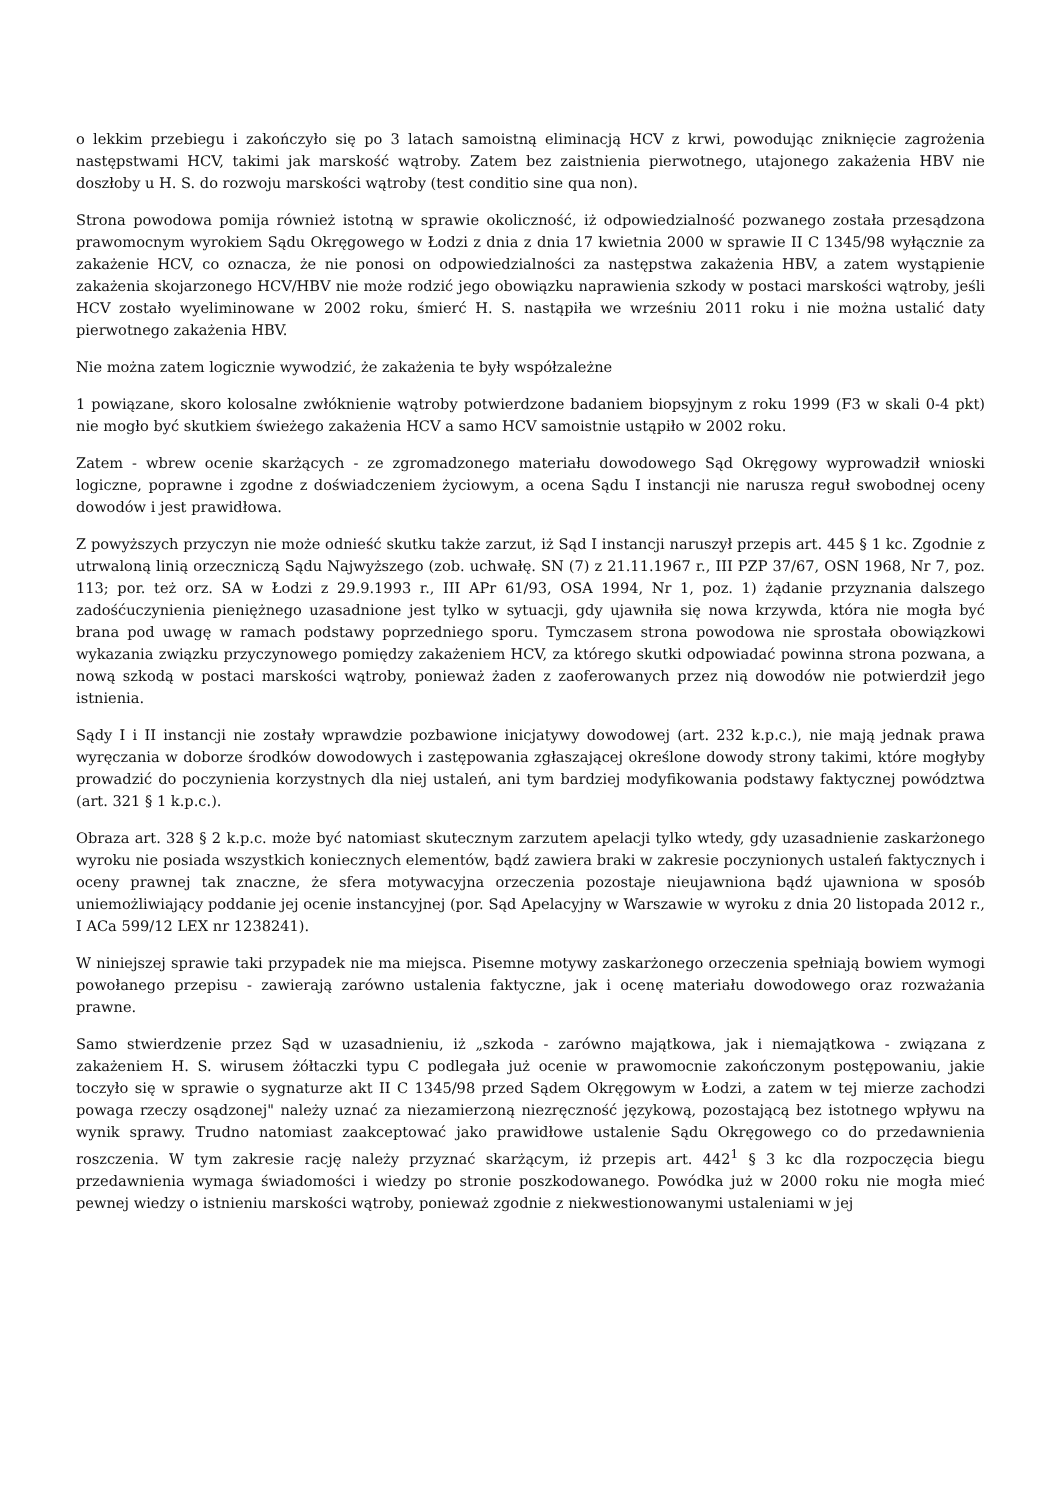o lekkim przebiegu i zakończyło się po 3 latach samoistną eliminacją HCV z krwi, powodując zniknięcie zagrożenia następstwami HCV, takimi jak marskość wątroby. Zatem bez zaistnienia pierwotnego, utajonego zakażenia HBV nie doszłoby u H. S. do rozwoju marskości wątroby (test conditio sine qua non).
Strona powodowa pomija również istotną w sprawie okoliczność, iż odpowiedzialność pozwanego została przesądzona prawomocnym wyrokiem Sądu Okręgowego w Łodzi z dnia z dnia 17 kwietnia 2000 w sprawie II C 1345/98 wyłącznie za zakażenie HCV, co oznacza, że nie ponosi on odpowiedzialności za następstwa zakażenia HBV, a zatem wystąpienie zakażenia skojarzonego HCV/HBV nie może rodzić jego obowiązku naprawienia szkody w postaci marskości wątroby, jeśli HCV zostało wyeliminowane w 2002 roku, śmierć H. S. nastąpiła we wrześniu 2011 roku i nie można ustalić daty pierwotnego zakażenia HBV.
Nie można zatem logicznie wywodzić, że zakażenia te były współzależne
1 powiązane, skoro kolosalne zwłóknienie wątroby potwierdzone badaniem biopsyjnym z roku 1999 (F3 w skali 0-4 pkt) nie mogło być skutkiem świeżego zakażenia HCV a samo HCV samoistnie ustąpiło w 2002 roku.
Zatem - wbrew ocenie skarżących - ze zgromadzonego materiału dowodowego Sąd Okręgowy wyprowadził wnioski logiczne, poprawne i zgodne z doświadczeniem życiowym, a ocena Sądu I instancji nie narusza reguł swobodnej oceny dowodów i jest prawidłowa.
Z powyższych przyczyn nie może odnieść skutku także zarzut, iż Sąd I instancji naruszył przepis art. 445 § 1 kc. Zgodnie z utrwaloną linią orzeczniczą Sądu Najwyższego (zob. uchwałę. SN (7) z 21.11.1967 r., III PZP 37/67, OSN 1968, Nr 7, poz. 113; por. też orz. SA w Łodzi z 29.9.1993 r., III APr 61/93, OSA 1994, Nr 1, poz. 1) żądanie przyznania dalszego zadośćuczynienia pieniężnego uzasadnione jest tylko w sytuacji, gdy ujawniła się nowa krzywda, która nie mogła być brana pod uwagę w ramach podstawy poprzedniego sporu. Tymczasem strona powodowa nie sprostała obowiązkowi wykazania związku przyczynowego pomiędzy zakażeniem HCV, za którego skutki odpowiadać powinna strona pozwana, a nową szkodą w postaci marskości wątroby, ponieważ żaden z zaoferowanych przez nią dowodów nie potwierdził jego istnienia.
Sądy I i II instancji nie zostały wprawdzie pozbawione inicjatywy dowodowej (art. 232 k.p.c.), nie mają jednak prawa wyręczania w doborze środków dowodowych i zastępowania zgłaszającej określone dowody strony takimi, które mogłyby prowadzić do poczynienia korzystnych dla niej ustaleń, ani tym bardziej modyfikowania podstawy faktycznej powództwa (art. 321 § 1 k.p.c.).
Obraza art. 328 § 2 k.p.c. może być natomiast skutecznym zarzutem apelacji tylko wtedy, gdy uzasadnienie zaskarżonego wyroku nie posiada wszystkich koniecznych elementów, bądź zawiera braki w zakresie poczynionych ustaleń faktycznych i oceny prawnej tak znaczne, że sfera motywacyjna orzeczenia pozostaje nieujawniona bądź ujawniona w sposób uniemożliwiający poddanie jej ocenie instancyjnej (por. Sąd Apelacyjny w Warszawie w wyroku z dnia 20 listopada 2012 r., I ACa 599/12 LEX nr 1238241).
W niniejszej sprawie taki przypadek nie ma miejsca. Pisemne motywy zaskarżonego orzeczenia spełniają bowiem wymogi powołanego przepisu - zawierają zarówno ustalenia faktyczne, jak i ocenę materiału dowodowego oraz rozważania prawne.
Samo stwierdzenie przez Sąd w uzasadnieniu, iż „szkoda - zarówno majątkowa, jak i niemajątkowa - związana z zakażeniem H. S. wirusem żółtaczki typu C podlegała już ocenie w prawomocnie zakończonym postępowaniu, jakie toczyło się w sprawie o sygnaturze akt II C 1345/98 przed Sądem Okręgowym w Łodzi, a zatem w tej mierze zachodzi powaga rzeczy osądzonej" należy uznać za niezamierzoną niezręczność językową, pozostającą bez istotnego wpływu na wynik sprawy. Trudno natomiast zaakceptować jako prawidłowe ustalenie Sądu Okręgowego co do przedawnienia roszczenia. W tym zakresie rację należy przyznać skarżącym, iż przepis art. 442<sup>1</sup> § 3 kc dla rozpoczęcia biegu przedawnienia wymaga świadomości i wiedzy po stronie poszkodowanego. Powódka już w 2000 roku nie mogła mieć pewnej wiedzy o istnieniu marskości wątroby, ponieważ zgodnie z niekwestionowanymi ustaleniami w jej